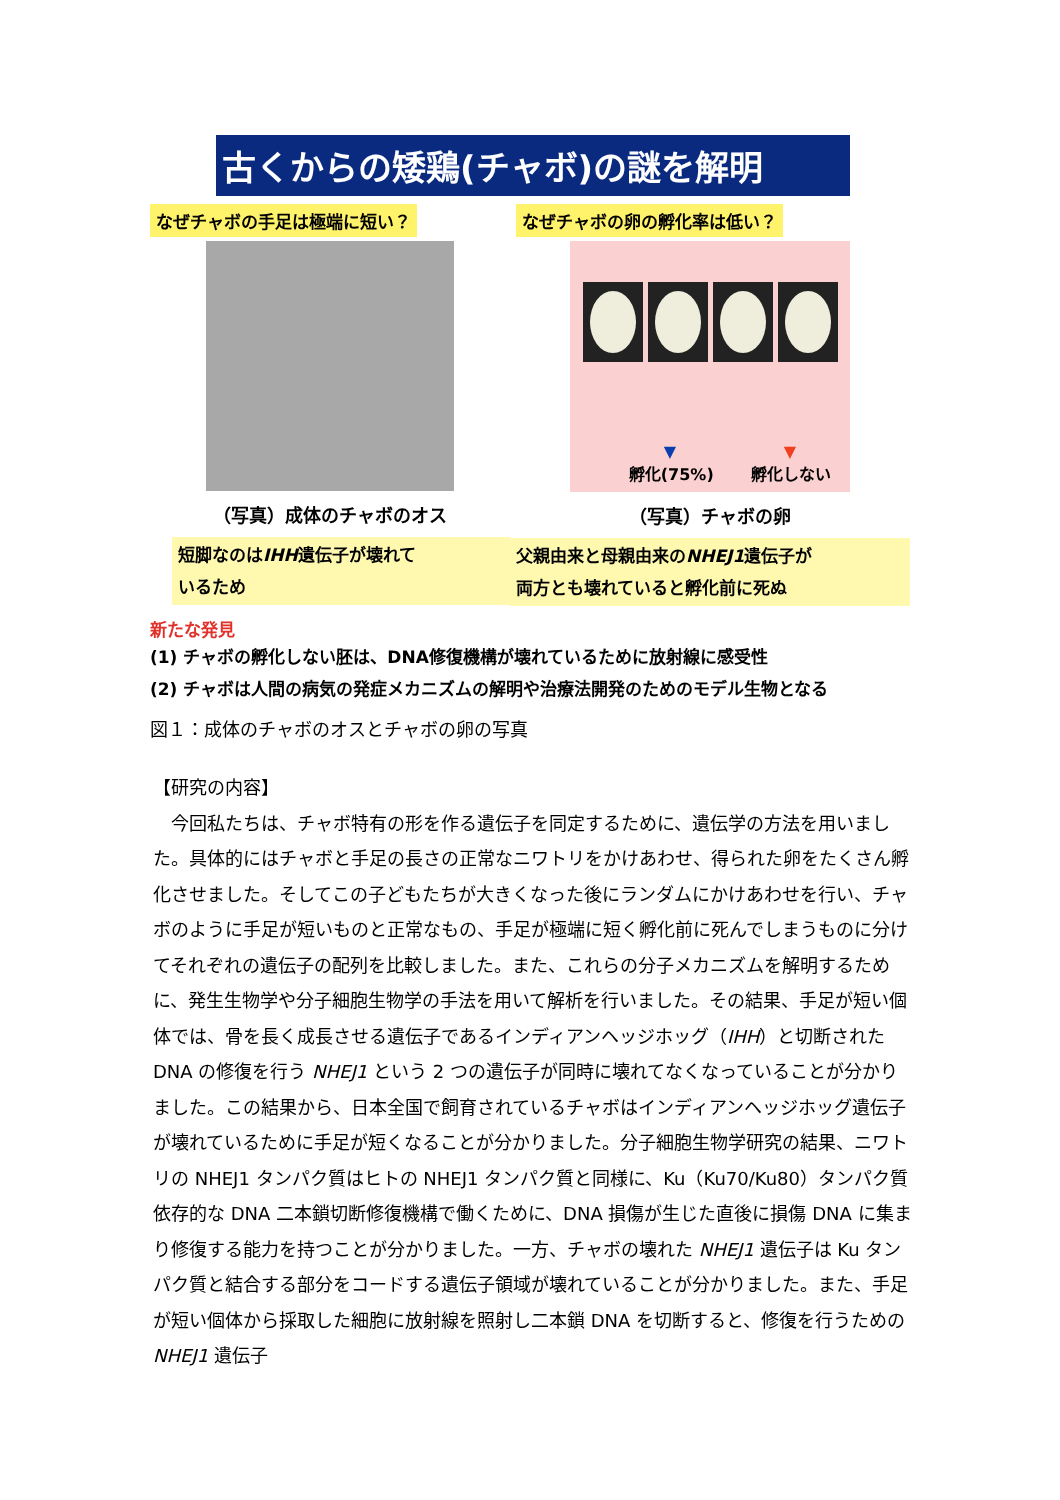古くからの矮鶏(チャボ)の謎を解明
なぜチャボの手足は極端に短い？
（写真）成体のチャボのオス
短脚なのはIHH遺伝子が壊れて
いるため
なぜチャボの卵の孵化率は低い？
▼ ▼
孵化(75%) 孵化しない
（写真）チャボの卵
父親由来と母親由来のNHEJ1遺伝子が
両方とも壊れていると孵化前に死ぬ
新たな発見
(1) チャボの孵化しない胚は、DNA修復機構が壊れているために放射線に感受性
(2) チャボは人間の病気の発症メカニズムの解明や治療法開発のためのモデル生物となる
図１：成体のチャボのオスとチャボの卵の写真
【研究の内容】
　今回私たちは、チャボ特有の形を作る遺伝子を同定するために、遺伝学の方法を用いました。具体的にはチャボと手足の長さの正常なニワトリをかけあわせ、得られた卵をたくさん孵化させました。そしてこの子どもたちが大きくなった後にランダムにかけあわせを行い、チャボのように手足が短いものと正常なもの、手足が極端に短く孵化前に死んでしまうものに分けてそれぞれの遺伝子の配列を比較しました。また、これらの分子メカニズムを解明するために、発生生物学や分子細胞生物学の手法を用いて解析を行いました。その結果、手足が短い個体では、骨を長く成長させる遺伝子であるインディアンヘッジホッグ（IHH）と切断された DNA の修復を行う NHEJ1 という 2 つの遺伝子が同時に壊れてなくなっていることが分かりました。この結果から、日本全国で飼育されているチャボはインディアンヘッジホッグ遺伝子が壊れているために手足が短くなることが分かりました。分子細胞生物学研究の結果、ニワトリの NHEJ1 タンパク質はヒトの NHEJ1 タンパク質と同様に、Ku（Ku70/Ku80）タンパク質依存的な DNA 二本鎖切断修復機構で働くために、DNA 損傷が生じた直後に損傷 DNA に集まり修復する能力を持つことが分かりました。一方、チャボの壊れた NHEJ1 遺伝子は Ku タンパク質と結合する部分をコードする遺伝子領域が壊れていることが分かりました。また、手足が短い個体から採取した細胞に放射線を照射し二本鎖 DNA を切断すると、修復を行うための NHEJ1 遺伝子